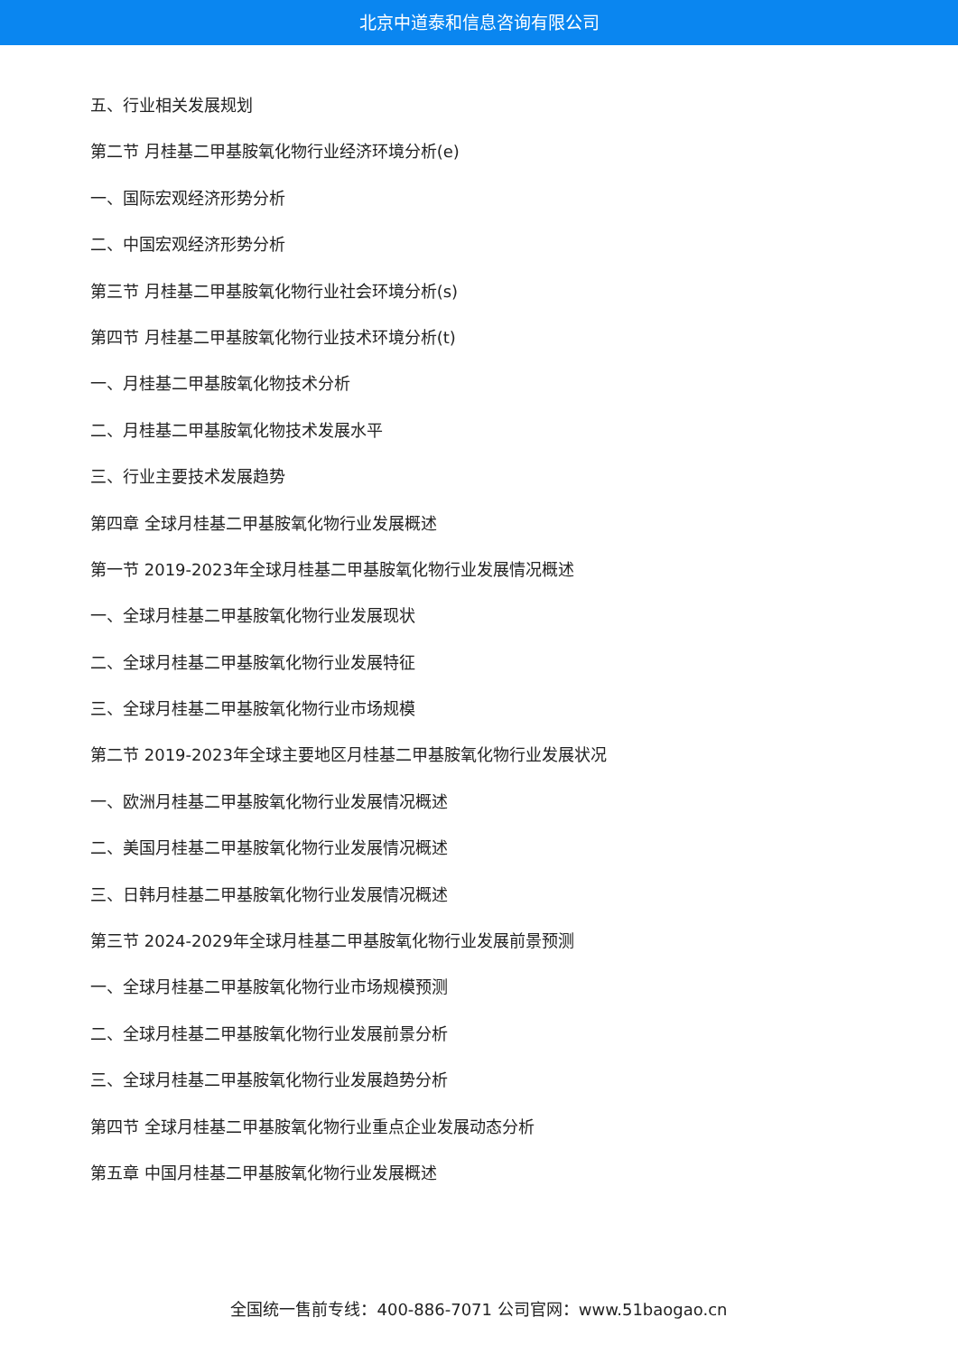北京中道泰和信息咨询有限公司
五、行业相关发展规划
第二节 月桂基二甲基胺氧化物行业经济环境分析(e)
一、国际宏观经济形势分析
二、中国宏观经济形势分析
第三节 月桂基二甲基胺氧化物行业社会环境分析(s)
第四节 月桂基二甲基胺氧化物行业技术环境分析(t)
一、月桂基二甲基胺氧化物技术分析
二、月桂基二甲基胺氧化物技术发展水平
三、行业主要技术发展趋势
第四章 全球月桂基二甲基胺氧化物行业发展概述
第一节 2019-2023年全球月桂基二甲基胺氧化物行业发展情况概述
一、全球月桂基二甲基胺氧化物行业发展现状
二、全球月桂基二甲基胺氧化物行业发展特征
三、全球月桂基二甲基胺氧化物行业市场规模
第二节 2019-2023年全球主要地区月桂基二甲基胺氧化物行业发展状况
一、欧洲月桂基二甲基胺氧化物行业发展情况概述
二、美国月桂基二甲基胺氧化物行业发展情况概述
三、日韩月桂基二甲基胺氧化物行业发展情况概述
第三节 2024-2029年全球月桂基二甲基胺氧化物行业发展前景预测
一、全球月桂基二甲基胺氧化物行业市场规模预测
二、全球月桂基二甲基胺氧化物行业发展前景分析
三、全球月桂基二甲基胺氧化物行业发展趋势分析
第四节 全球月桂基二甲基胺氧化物行业重点企业发展动态分析
第五章 中国月桂基二甲基胺氧化物行业发展概述
全国统一售前专线：400-886-7071 公司官网：www.51baogao.cn